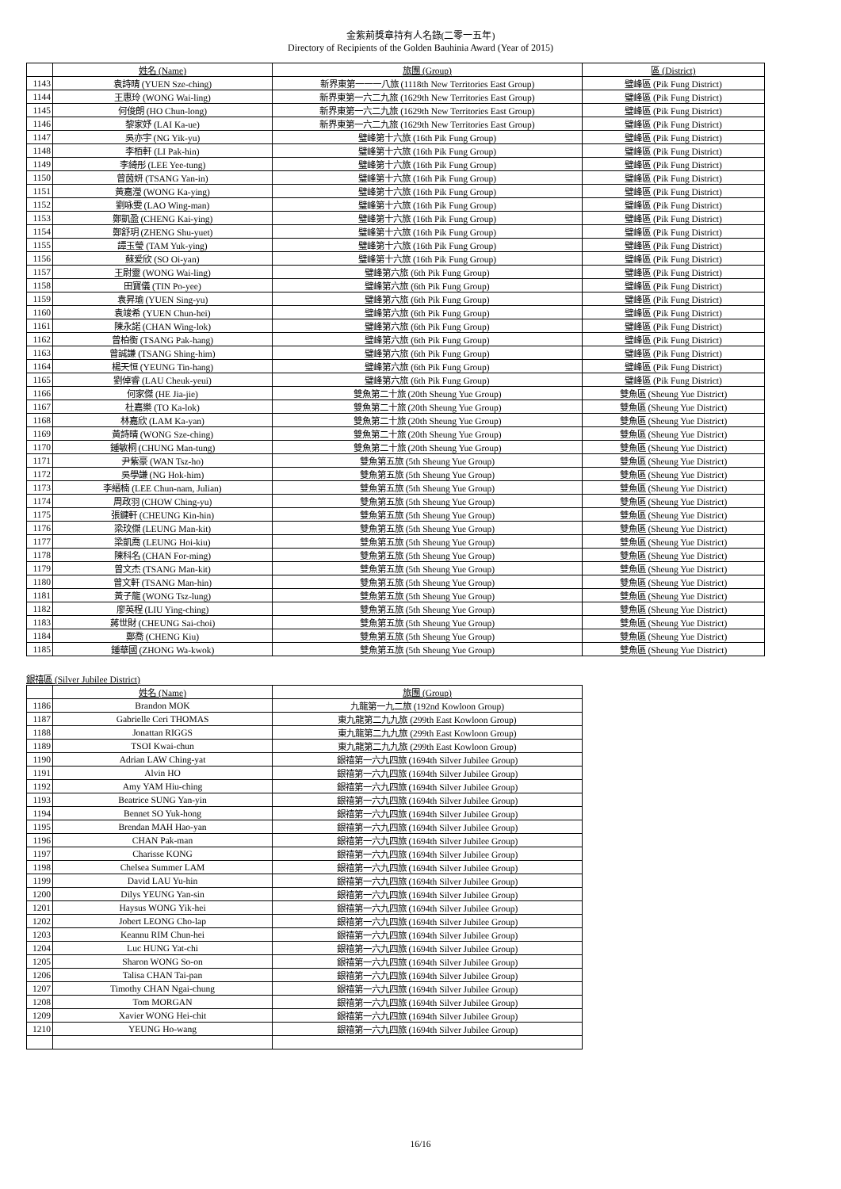金紫荊獎章持有人名錄(二零一五年)
Directory of Recipients of the Golden Bauhinia Award (Year of 2015)
| | 姓名 (Name) | 旅團 (Group) | 區 (District) |
| --- | --- | --- | --- |
| 1143 | 袁詩晴 (YUEN Sze-ching) | 新界東第一一一八旅 (1118th New Territories East Group) | 璧峰區 (Pik Fung District) |
| 1144 | 王惠玲 (WONG Wai-ling) | 新界東第一六二九旅 (1629th New Territories East Group) | 璧峰區 (Pik Fung District) |
| 1145 | 何俊朗 (HO Chun-long) | 新界東第一六二九旅 (1629th New Territories East Group) | 璧峰區 (Pik Fung District) |
| 1146 | 黎家妤 (LAI Ka-ue) | 新界東第一六二九旅 (1629th New Territories East Group) | 璧峰區 (Pik Fung District) |
| 1147 | 吳亦宇 (NG Yik-yu) | 璧峰第十六旅 (16th Pik Fung Group) | 璧峰區 (Pik Fung District) |
| 1148 | 李栢軒 (LI Pak-hin) | 璧峰第十六旅 (16th Pik Fung Group) | 璧峰區 (Pik Fung District) |
| 1149 | 李綺彤 (LEE Yee-tung) | 璧峰第十六旅 (16th Pik Fung Group) | 璧峰區 (Pik Fung District) |
| 1150 | 曾茵妍 (TSANG Yan-in) | 璧峰第十六旅 (16th Pik Fung Group) | 璧峰區 (Pik Fung District) |
| 1151 | 黃嘉瀅 (WONG Ka-ying) | 璧峰第十六旅 (16th Pik Fung Group) | 璧峰區 (Pik Fung District) |
| 1152 | 劉咏雯 (LAO Wing-man) | 璧峰第十六旅 (16th Pik Fung Group) | 璧峰區 (Pik Fung District) |
| 1153 | 鄭凱盈 (CHENG Kai-ying) | 璧峰第十六旅 (16th Pik Fung Group) | 璧峰區 (Pik Fung District) |
| 1154 | 鄭舒玥 (ZHENG Shu-yuet) | 璧峰第十六旅 (16th Pik Fung Group) | 璧峰區 (Pik Fung District) |
| 1155 | 譚玉瑩 (TAM Yuk-ying) | 璧峰第十六旅 (16th Pik Fung Group) | 璧峰區 (Pik Fung District) |
| 1156 | 蘇爱欣 (SO Oi-yan) | 璧峰第十六旅 (16th Pik Fung Group) | 璧峰區 (Pik Fung District) |
| 1157 | 王尉靈 (WONG Wai-ling) | 璧峰第六旅 (6th Pik Fung Group) | 璧峰區 (Pik Fung District) |
| 1158 | 田寶儀 (TIN Po-yee) | 璧峰第六旅 (6th Pik Fung Group) | 璧峰區 (Pik Fung District) |
| 1159 | 袁昇瑜 (YUEN Sing-yu) | 璧峰第六旅 (6th Pik Fung Group) | 璧峰區 (Pik Fung District) |
| 1160 | 袁竣希 (YUEN Chun-hei) | 璧峰第六旅 (6th Pik Fung Group) | 璧峰區 (Pik Fung District) |
| 1161 | 陳永諾 (CHAN Wing-lok) | 璧峰第六旅 (6th Pik Fung Group) | 璧峰區 (Pik Fung District) |
| 1162 | 曾柏衡 (TSANG Pak-hang) | 璧峰第六旅 (6th Pik Fung Group) | 璧峰區 (Pik Fung District) |
| 1163 | 曾誠謙 (TSANG Shing-him) | 璧峰第六旅 (6th Pik Fung Group) | 璧峰區 (Pik Fung District) |
| 1164 | 楊天恒 (YEUNG Tin-hang) | 璧峰第六旅 (6th Pik Fung Group) | 璧峰區 (Pik Fung District) |
| 1165 | 劉倬睿 (LAU Cheuk-yeui) | 璧峰第六旅 (6th Pik Fung Group) | 璧峰區 (Pik Fung District) |
| 1166 | 何家傑 (HE Jia-jie) | 雙魚第二十旅 (20th Sheung Yue Group) | 雙魚區 (Sheung Yue District) |
| 1167 | 杜嘉樂 (TO Ka-lok) | 雙魚第二十旅 (20th Sheung Yue Group) | 雙魚區 (Sheung Yue District) |
| 1168 | 林嘉欣 (LAM Ka-yan) | 雙魚第二十旅 (20th Sheung Yue Group) | 雙魚區 (Sheung Yue District) |
| 1169 | 黃詩晴 (WONG Sze-ching) | 雙魚第二十旅 (20th Sheung Yue Group) | 雙魚區 (Sheung Yue District) |
| 1170 | 鍾敏桐 (CHUNG Man-tung) | 雙魚第二十旅 (20th Sheung Yue Group) | 雙魚區 (Sheung Yue District) |
| 1171 | 尹紫豪 (WAN Tsz-ho) | 雙魚第五旅 (5th Sheung Yue Group) | 雙魚區 (Sheung Yue District) |
| 1172 | 吳學謙 (NG Hok-him) | 雙魚第五旅 (5th Sheung Yue Group) | 雙魚區 (Sheung Yue District) |
| 1173 | 李縉楠 (LEE Chun-nam, Julian) | 雙魚第五旅 (5th Sheung Yue Group) | 雙魚區 (Sheung Yue District) |
| 1174 | 周政羽 (CHOW Ching-yu) | 雙魚第五旅 (5th Sheung Yue Group) | 雙魚區 (Sheung Yue District) |
| 1175 | 張鍵軒 (CHEUNG Kin-hin) | 雙魚第五旅 (5th Sheung Yue Group) | 雙魚區 (Sheung Yue District) |
| 1176 | 梁玟傑 (LEUNG Man-kit) | 雙魚第五旅 (5th Sheung Yue Group) | 雙魚區 (Sheung Yue District) |
| 1177 | 梁凱喬 (LEUNG Hoi-kiu) | 雙魚第五旅 (5th Sheung Yue Group) | 雙魚區 (Sheung Yue District) |
| 1178 | 陳科名 (CHAN For-ming) | 雙魚第五旅 (5th Sheung Yue Group) | 雙魚區 (Sheung Yue District) |
| 1179 | 曾文杰 (TSANG Man-kit) | 雙魚第五旅 (5th Sheung Yue Group) | 雙魚區 (Sheung Yue District) |
| 1180 | 曾文軒 (TSANG Man-hin) | 雙魚第五旅 (5th Sheung Yue Group) | 雙魚區 (Sheung Yue District) |
| 1181 | 黃子龍 (WONG Tsz-lung) | 雙魚第五旅 (5th Sheung Yue Group) | 雙魚區 (Sheung Yue District) |
| 1182 | 廖英程 (LIU Ying-ching) | 雙魚第五旅 (5th Sheung Yue Group) | 雙魚區 (Sheung Yue District) |
| 1183 | 蔣世財 (CHEUNG Sai-choi) | 雙魚第五旅 (5th Sheung Yue Group) | 雙魚區 (Sheung Yue District) |
| 1184 | 鄭喬 (CHENG Kiu) | 雙魚第五旅 (5th Sheung Yue Group) | 雙魚區 (Sheung Yue District) |
| 1185 | 鍾華國 (ZHONG Wa-kwok) | 雙魚第五旅 (5th Sheung Yue Group) | 雙魚區 (Sheung Yue District) |
銀禧區 (Silver Jubilee District)
| | 姓名 (Name) | 旅團 (Group) |
| --- | --- | --- |
| 1186 | Brandon MOK | 九龍第一九二旅 (192nd Kowloon Group) |
| 1187 | Gabrielle Ceri THOMAS | 東九龍第二九九旅 (299th East Kowloon Group) |
| 1188 | Jonattan RIGGS | 東九龍第二九九旅 (299th East Kowloon Group) |
| 1189 | TSOI Kwai-chun | 東九龍第二九九旅 (299th East Kowloon Group) |
| 1190 | Adrian LAW Ching-yat | 銀禧第一六九四旅 (1694th Silver Jubilee Group) |
| 1191 | Alvin HO | 銀禧第一六九四旅 (1694th Silver Jubilee Group) |
| 1192 | Amy YAM Hiu-ching | 銀禧第一六九四旅 (1694th Silver Jubilee Group) |
| 1193 | Beatrice SUNG Yan-yin | 銀禧第一六九四旅 (1694th Silver Jubilee Group) |
| 1194 | Bennet SO Yuk-hong | 銀禧第一六九四旅 (1694th Silver Jubilee Group) |
| 1195 | Brendan MAH Hao-yan | 銀禧第一六九四旅 (1694th Silver Jubilee Group) |
| 1196 | CHAN Pak-man | 銀禧第一六九四旅 (1694th Silver Jubilee Group) |
| 1197 | Charisse KONG | 銀禧第一六九四旅 (1694th Silver Jubilee Group) |
| 1198 | Chelsea Summer LAM | 銀禧第一六九四旅 (1694th Silver Jubilee Group) |
| 1199 | David LAU Yu-hin | 銀禧第一六九四旅 (1694th Silver Jubilee Group) |
| 1200 | Dilys YEUNG Yan-sin | 銀禧第一六九四旅 (1694th Silver Jubilee Group) |
| 1201 | Haysus WONG Yik-hei | 銀禧第一六九四旅 (1694th Silver Jubilee Group) |
| 1202 | Jobert LEONG Cho-lap | 銀禧第一六九四旅 (1694th Silver Jubilee Group) |
| 1203 | Keannu RIM Chun-hei | 銀禧第一六九四旅 (1694th Silver Jubilee Group) |
| 1204 | Luc HUNG Yat-chi | 銀禧第一六九四旅 (1694th Silver Jubilee Group) |
| 1205 | Sharon WONG So-on | 銀禧第一六九四旅 (1694th Silver Jubilee Group) |
| 1206 | Talisa CHAN Tai-pan | 銀禧第一六九四旅 (1694th Silver Jubilee Group) |
| 1207 | Timothy CHAN Ngai-chung | 銀禧第一六九四旅 (1694th Silver Jubilee Group) |
| 1208 | Tom MORGAN | 銀禧第一六九四旅 (1694th Silver Jubilee Group) |
| 1209 | Xavier WONG Hei-chit | 銀禧第一六九四旅 (1694th Silver Jubilee Group) |
| 1210 | YEUNG Ho-wang | 銀禧第一六九四旅 (1694th Silver Jubilee Group) |
16/16